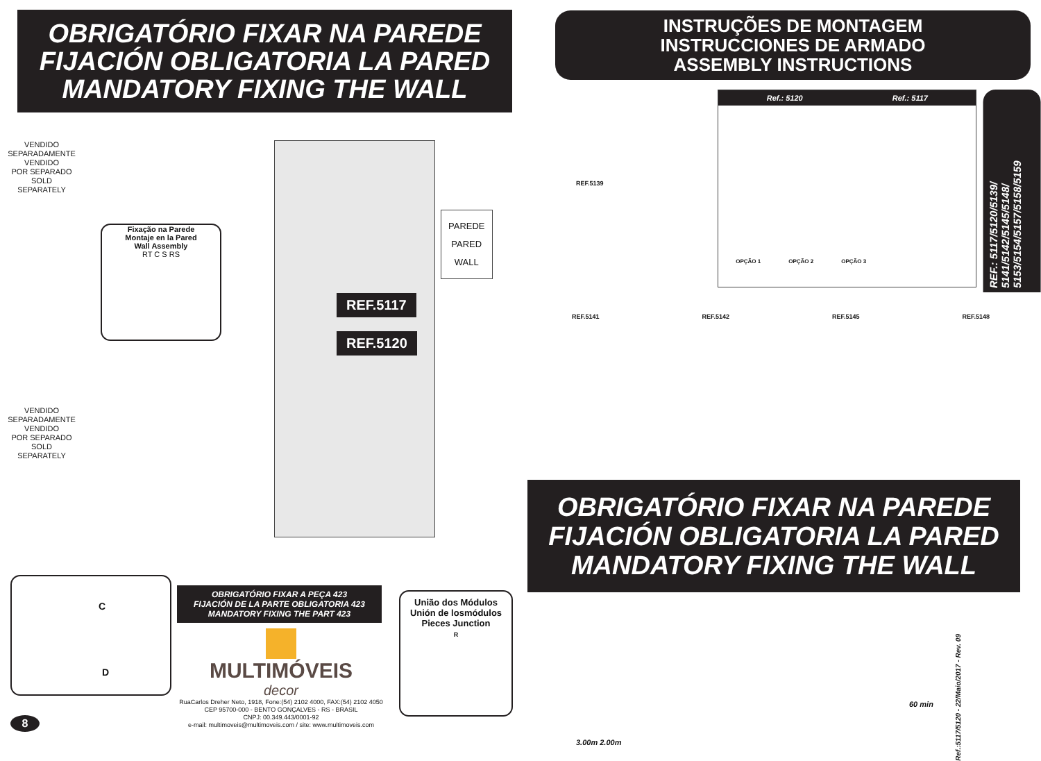OBRIGATÓRIO FIXAR NA PAREDE
FIJACIÓN OBLIGATORIA LA PARED
MANDATORY FIXING THE WALL
VENDIDO
SEPARADAMENTE
VENDIDO
POR SEPARADO
SOLD
SEPARATELY
Fixação na Parede
Montaje en la Pared
Wall Assembly
RT C S RS
REF.5117
REF.5120
PAREDE
PARED
WALL
VENDIDO
SEPARADAMENTE
VENDIDO
POR SEPARADO
SOLD
SEPARATELY
C
D
OBRIGATÓRIO FIXAR A PEÇA 423
FIJACIÓN DE LA PARTE OBLIGATORIA 423
MANDATORY FIXING THE PART 423
MULTIMÓVEIS
decor
RuaCarlos Dreher Neto, 1918, Fone:(54) 2102 4000, FAX:(54) 2102 4050
CEP 95700-000 - BENTO GONÇALVES - RS - BRASIL
CNPJ: 00.349.443/0001-92
e-mail: multimoveis@multimoveis.com / site: www.multimoveis.com
União dos Módulos
Unión de losmódulos
Pieces Junction
R
8
INSTRUÇÕES DE MONTAGEM
INSTRUCCIONES DE ARMADO
ASSEMBLY INSTRUCTIONS
REF.5139
Ref.: 5120 Ref.: 5117
OPÇÃO 1 OPÇÃO 2 OPÇÃO 3
REF.: 5117/5120/5139/ 5141/5142/5145/5148/ 5153/5154/5157/5158/5159
REF.5141 REF.5142 REF.5145 REF.5148
OBRIGATÓRIO FIXAR NA PAREDE
FIJACIÓN OBLIGATORIA LA PARED
MANDATORY FIXING THE WALL
3.00m 2.00m
60 min
Ref.:5117/5120 - 22/Maio/2017 - Rev. 09